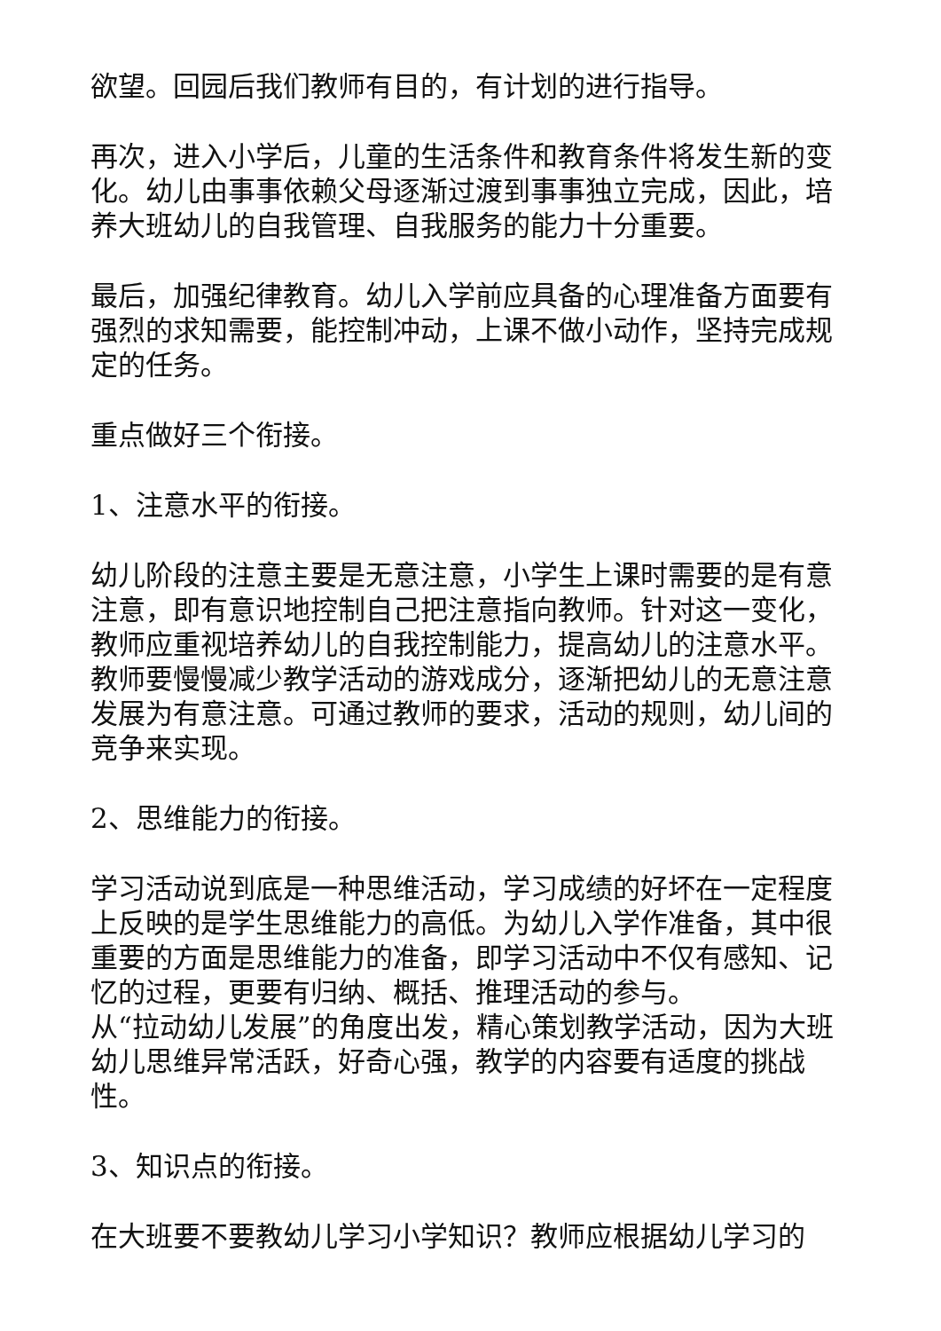欲望。回园后我们教师有目的，有计划的进行指导。
再次，进入小学后，儿童的生活条件和教育条件将发生新的变化。幼儿由事事依赖父母逐渐过渡到事事独立完成，因此，培养大班幼儿的自我管理、自我服务的能力十分重要。
最后，加强纪律教育。幼儿入学前应具备的心理准备方面要有强烈的求知需要，能控制冲动，上课不做小动作，坚持完成规定的任务。
重点做好三个衔接。
1、注意水平的衔接。
幼儿阶段的注意主要是无意注意，小学生上课时需要的是有意注意，即有意识地控制自己把注意指向教师。针对这一变化，教师应重视培养幼儿的自我控制能力，提高幼儿的注意水平。教师要慢慢减少教学活动的游戏成分，逐渐把幼儿的无意注意发展为有意注意。可通过教师的要求，活动的规则，幼儿间的竞争来实现。
2、思维能力的衔接。
学习活动说到底是一种思维活动，学习成绩的好坏在一定程度上反映的是学生思维能力的高低。为幼儿入学作准备，其中很重要的方面是思维能力的准备，即学习活动中不仅有感知、记忆的过程，更要有归纳、概括、推理活动的参与。
从“拉动幼儿发展”的角度出发，精心策划教学活动，因为大班幼儿思维异常活跃，好奇心强，教学的内容要有适度的挑战性。
3、知识点的衔接。
在大班要不要教幼儿学习小学知识？教师应根据幼儿学习的